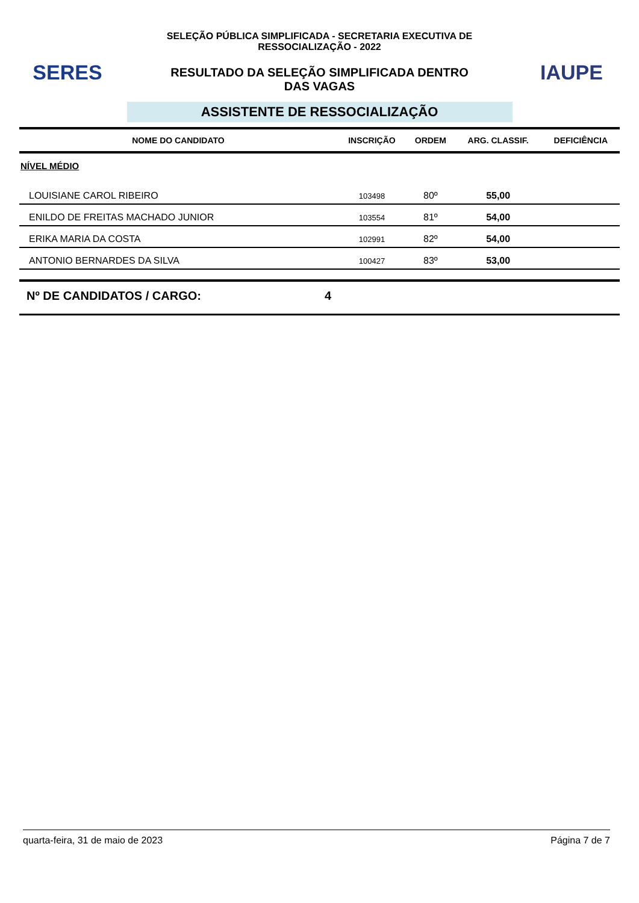SERES
SELEÇÃO PÚBLICA SIMPLIFICADA - SECRETARIA EXECUTIVA DE
RESSOCIALIZAÇÃO - 2022
RESULTADO DA SELEÇÃO SIMPLIFICADA DENTRO
DAS VAGAS
IAUPE
ASSISTENTE DE RESSOCIALIZAÇÃO
| NOME DO CANDIDATO | INSCRIÇÃO | ORDEM | ARG. CLASSIF. | DEFICIÊNCIA |
| --- | --- | --- | --- | --- |
| NÍVEL MÉDIO | | | | |
| LOUISIANE CAROL RIBEIRO | 103498 | 80º | 55,00 | |
| ENILDO DE FREITAS MACHADO JUNIOR | 103554 | 81º | 54,00 | |
| ERIKA MARIA DA COSTA | 102991 | 82º | 54,00 | |
| ANTONIO BERNARDES DA SILVA | 100427 | 83º | 53,00 | |
Nº DE CANDIDATOS / CARGO: 4
quarta-feira, 31 de maio de 2023 Página 7 de 7